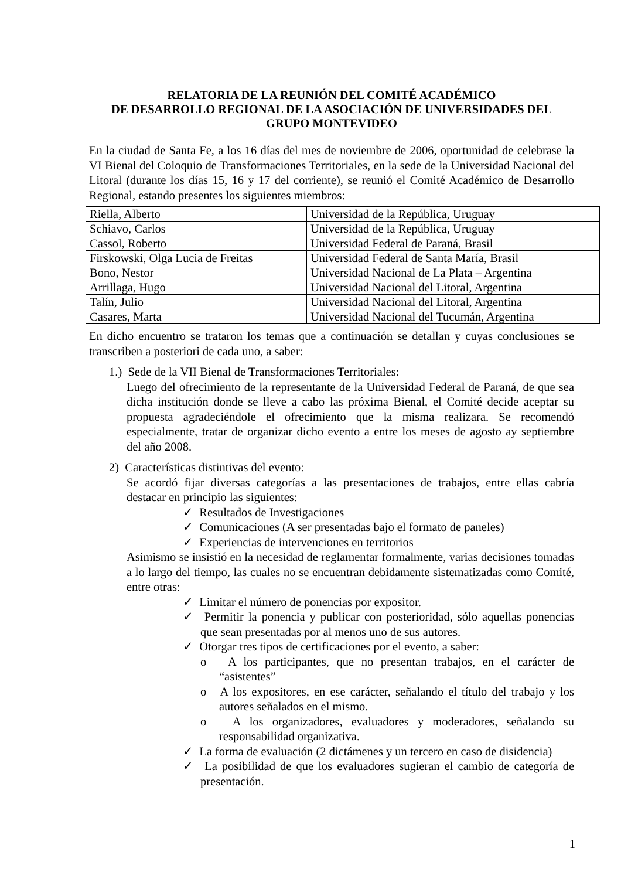RELATORIA DE LA REUNIÓN DEL COMITÉ ACADÉMICO
DE DESARROLLO REGIONAL DE LA ASOCIACIÓN DE UNIVERSIDADES DEL GRUPO MONTEVIDEO
En la ciudad de Santa Fe, a los 16 días del mes de noviembre de 2006, oportunidad de celebrase la VI Bienal del Coloquio de Transformaciones Territoriales, en la sede de la Universidad Nacional del Litoral (durante los días 15, 16 y 17 del corriente), se reunió el Comité Académico de Desarrollo Regional, estando presentes los siguientes miembros:
| Riella, Alberto | Universidad de la República, Uruguay |
| Schiavo, Carlos | Universidad de la República, Uruguay |
| Cassol, Roberto | Universidad Federal de Paraná, Brasil |
| Firskowski, Olga Lucia de Freitas | Universidad Federal de Santa María, Brasil |
| Bono, Nestor | Universidad Nacional de La Plata – Argentina |
| Arrillaga, Hugo | Universidad Nacional del Litoral, Argentina |
| Talín, Julio | Universidad Nacional del Litoral, Argentina |
| Casares, Marta | Universidad Nacional del Tucumán, Argentina |
En dicho encuentro se trataron los temas que a continuación se detallan y cuyas conclusiones se transcriben a posteriori de cada uno, a saber:
1.) Sede de la VII Bienal de Transformaciones Territoriales:
Luego del ofrecimiento de la representante de la Universidad Federal de Paraná, de que sea dicha institución donde se lleve a cabo las próxima Bienal, el Comité decide aceptar su propuesta agradeciéndole el ofrecimiento que la misma realizara. Se recomendó especialmente, tratar de organizar dicho evento a entre los meses de agosto ay septiembre del año 2008.
2) Características distintivas del evento:
Se acordó fijar diversas categorías a las presentaciones de trabajos, entre ellas cabría destacar en principio las siguientes:
✓ Resultados de Investigaciones
✓ Comunicaciones (A ser presentadas bajo el formato de paneles)
✓ Experiencias de intervenciones en territorios
Asimismo se insistió en la necesidad de reglamentar formalmente, varias decisiones tomadas a lo largo del tiempo, las cuales no se encuentran debidamente sistematizadas como Comité, entre otras:
✓ Limitar el número de ponencias por expositor.
✓ Permitir la ponencia y publicar con posterioridad, sólo aquellas ponencias que sean presentadas por al menos uno de sus autores.
✓ Otorgar tres tipos de certificaciones por el evento, a saber:
o A los participantes, que no presentan trabajos, en el carácter de “asistentes”
o A los expositores, en ese carácter, señalando el título del trabajo y los autores señalados en el mismo.
o A los organizadores, evaluadores y moderadores, señalando su responsabilidad organizativa.
✓ La forma de evaluación (2 dictámenes y un tercero en caso de disidencia)
✓ La posibilidad de que los evaluadores sugieran el cambio de categoría de presentación.
1